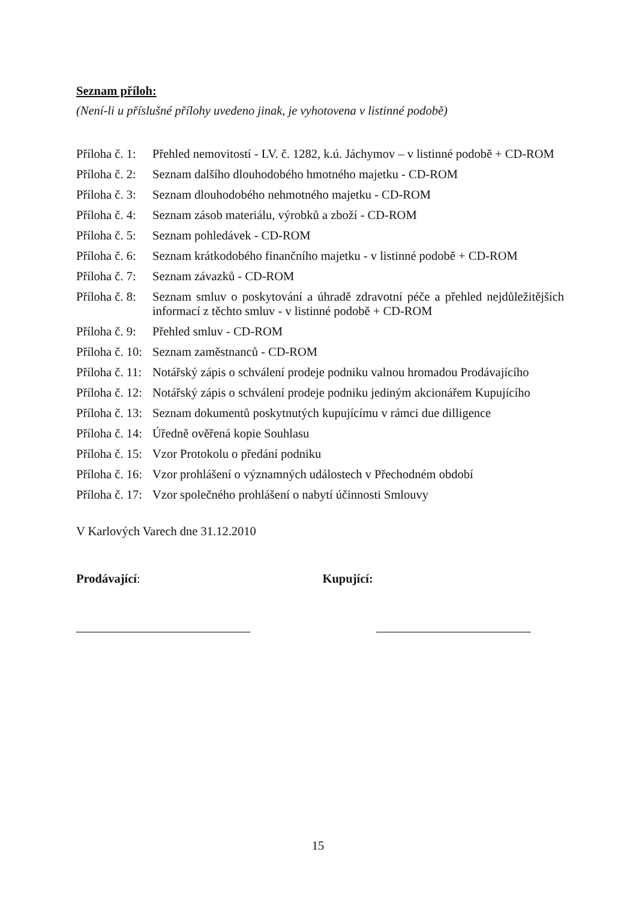Seznam příloh:
(Není-li u příslušné přílohy uvedeno jinak, je vyhotovena v listinné podobě)
Příloha č. 1: Přehled nemovitostí - LV. č. 1282, k.ú. Jáchymov – v listinné podobě + CD-ROM
Příloha č. 2: Seznam dalšího dlouhodobého hmotného majetku - CD-ROM
Příloha č. 3: Seznam dlouhodobého nehmotného majetku - CD-ROM
Příloha č. 4: Seznam zásob materiálu, výrobků a zboží - CD-ROM
Příloha č. 5: Seznam pohledávek - CD-ROM
Příloha č. 6: Seznam krátkodobého finančního majetku - v listinné podobě + CD-ROM
Příloha č. 7: Seznam závazků - CD-ROM
Příloha č. 8: Seznam smluv o poskytování a úhradě zdravotní péče a přehled nejdůležitějších informací z těchto smluv - v listinné podobě + CD-ROM
Příloha č. 9: Přehled smluv - CD-ROM
Příloha č. 10: Seznam zaměstnanců - CD-ROM
Příloha č. 11: Notářský zápis o schválení prodeje podniku valnou hromadou Prodávajícího
Příloha č. 12: Notářský zápis o schválení prodeje podniku jediným akcionářem Kupujícího
Příloha č. 13: Seznam dokumentů poskytnutých kupujícímu v rámci due dilligence
Příloha č. 14: Úředně ověřená kopie Souhlasu
Příloha č. 15: Vzor Protokolu o předání podniku
Příloha č. 16: Vzor prohlášení o významných událostech v Přechodném období
Příloha č. 17: Vzor společného prohlášení o nabytí účinnosti Smlouvy
V Karlových Varech dne 31.12.2010
Prodávající: Kupující:
15